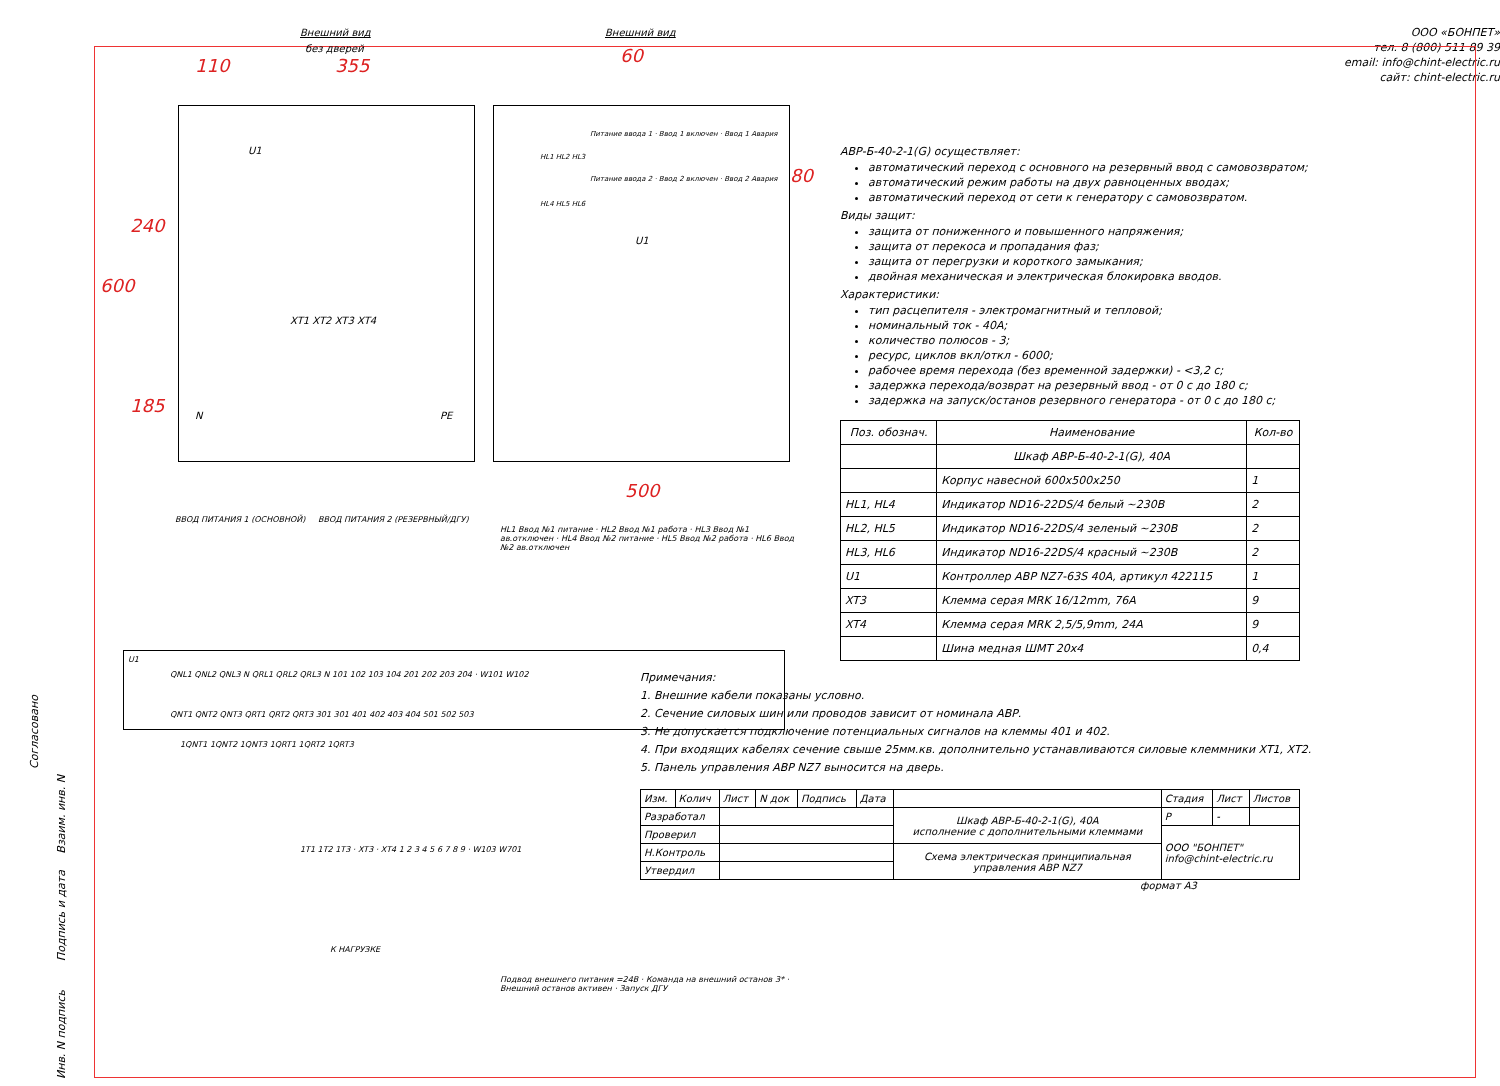Внешний вид
без дверей
110 355
Внешний вид
60
600
240
185
U1
XT1 XT2 XT3 XT4
N PE
Питание ввода 1 · Ввод 1 включен · Ввод 1 Авария
Питание ввода 2 · Ввод 2 включен · Ввод 2 Авария
HL1 HL2 HL3
HL4 HL5 HL6
80
U1
500
ВВОД ПИТАНИЯ 1 (ОСНОВНОЙ) ВВОД ПИТАНИЯ 2 (РЕЗЕРВНЫЙ/ДГУ)
HL1 Ввод №1 питание · HL2 Ввод №1 работа · HL3 Ввод №1 ав.отключен · HL4 Ввод №2 питание · HL5 Ввод №2 работа · HL6 Ввод №2 ав.отключен
U1
QNL1 QNL2 QNL3 N QRL1 QRL2 QRL3 N 101 102 103 104 201 202 203 204 · W101 W102
QNT1 QNT2 QNT3 QRT1 QRT2 QRT3 301 301 401 402 403 404 501 502 503
1QNT1 1QNT2 1QNT3 1QRT1 1QRT2 1QRT3
1T1 1T2 1T3 · XT3 · XT4 1 2 3 4 5 6 7 8 9 · W103 W701
К НАГРУЗКЕ
Подвод внешнего питания =24В · Команда на внешний останов 3* · Внешний останов активен · Запуск ДГУ
ООО «БОНПЕТ»
тел. 8 (800) 511 89 39
email: info@chint-electric.ru
сайт: chint-electric.ru
АВР-Б-40-2-1(G) осуществляет:
автоматический переход с основного на резервный ввод с самовозвратом;
автоматический режим работы на двух равноценных вводах;
автоматический переход от сети к генератору с самовозвратом.
Виды защит:
защита от пониженного и повышенного напряжения;
защита от перекоса и пропадания фаз;
защита от перегрузки и короткого замыкания;
двойная механическая и электрическая блокировка вводов.
Характеристики:
тип расцепителя - электромагнитный и тепловой;
номинальный ток - 40А;
количество полюсов - 3;
ресурс, циклов вкл/откл - 6000;
рабочее время перехода (без временной задержки) - <3,2 с;
задержка перехода/возврат на резервный ввод - от 0 с до 180 с;
задержка на запуск/останов резервного генератора - от 0 с до 180 с;
| Поз. обознач. | Наименование | Кол-во |
| --- | --- | --- |
| | Шкаф АВР-Б-40-2-1(G), 40А | |
| | Корпус навесной 600x500x250 | 1 |
| HL1, HL4 | Индикатор ND16-22DS/4 белый ~230В | 2 |
| HL2, HL5 | Индикатор ND16-22DS/4 зеленый ~230В | 2 |
| HL3, HL6 | Индикатор ND16-22DS/4 красный ~230В | 2 |
| U1 | Контроллер АВР NZ7-63S 40A, артикул 422115 | 1 |
| XT3 | Клемма серая MRK 16/12mm, 76A | 9 |
| XT4 | Клемма серая MRK 2,5/5,9mm, 24A | 9 |
| | Шина медная ШМТ 20x4 | 0,4 |
Примечания:
1. Внешние кабели показаны условно.
2. Сечение силовых шин или проводов зависит от номинала АВР.
3. Не допускается подключение потенциальных сигналов на клеммы 401 и 402.
4. При входящих кабелях сечение свыше 25мм.кв. дополнительно устанавливаются силовые клеммники XT1, XT2.
5. Панель управления АВР NZ7 выносится на дверь.
| Изм. | Колич | Лист | N док | Подпись | Дата | | Стадия | Лист | Листов |
| Разработал | | | | | | Шкаф АВР-Б-40-2-1(G), 40А исполнение с дополнительными клеммами | Р | - | |
| Проверил | | | | | | | ООО "БОНПЕТ" info@chint-electric.ru | | |
| Н.Контроль | | | | | | Схема электрическая принципиальная управления АВР NZ7 | | | |
| Утвердил | | | | | | | | | |
формат А3
Согласовано
Взаим. инв. N
Подпись и дата
Инв. N подпись